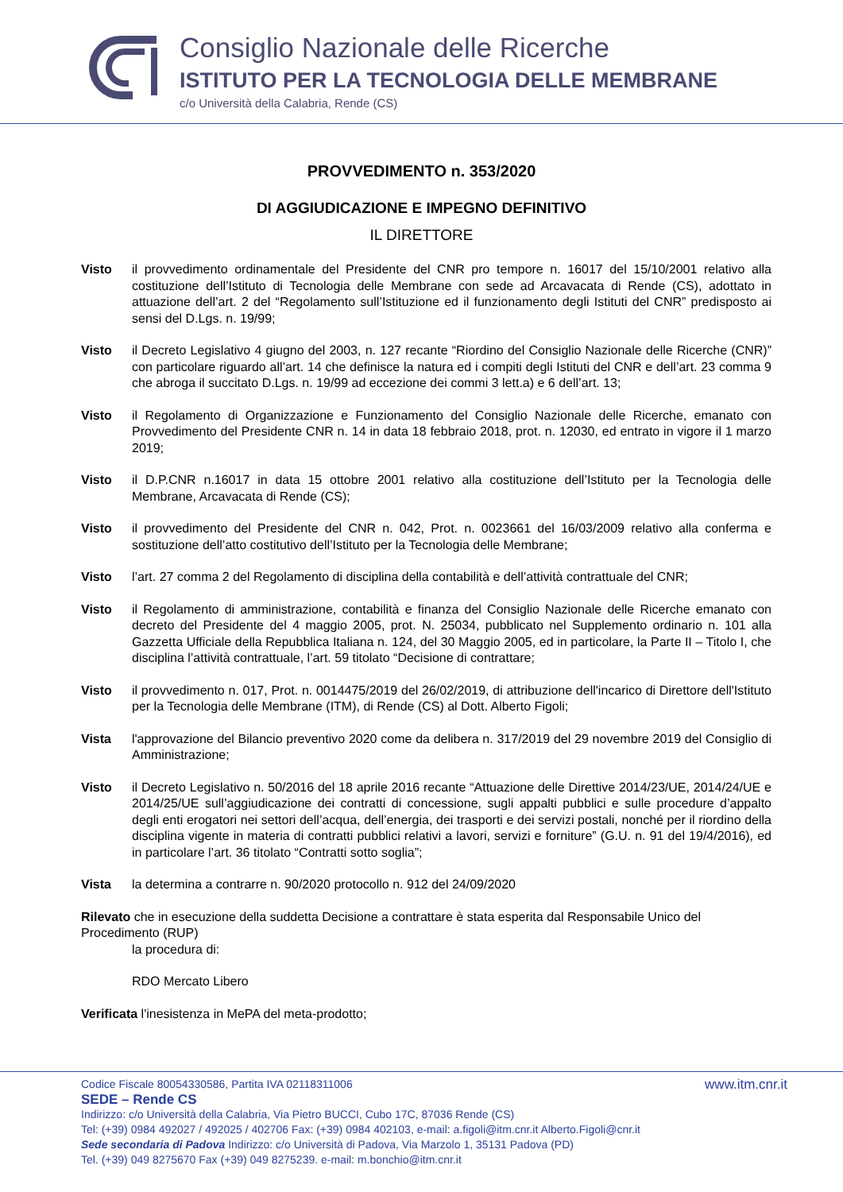Consiglio Nazionale delle Ricerche
ISTITUTO PER LA TECNOLOGIA DELLE MEMBRANE
c/o Università della Calabria, Rende (CS)
PROVVEDIMENTO n. 353/2020
DI AGGIUDICAZIONE E IMPEGNO DEFINITIVO
IL DIRETTORE
Visto il provvedimento ordinamentale del Presidente del CNR pro tempore n. 16017 del 15/10/2001 relativo alla costituzione dell’Istituto di Tecnologia delle Membrane con sede ad Arcavacata di Rende (CS), adottato in attuazione dell’art. 2 del “Regolamento sull’Istituzione ed il funzionamento degli Istituti del CNR” predisposto ai sensi del D.Lgs. n. 19/99;
Visto il Decreto Legislativo 4 giugno del 2003, n. 127 recante “Riordino del Consiglio Nazionale delle Ricerche (CNR)” con particolare riguardo all’art. 14 che definisce la natura ed i compiti degli Istituti del CNR e dell’art. 23 comma 9 che abroga il succitato D.Lgs. n. 19/99 ad eccezione dei commi 3 lett.a) e 6 dell’art. 13;
Visto il Regolamento di Organizzazione e Funzionamento del Consiglio Nazionale delle Ricerche, emanato con Provvedimento del Presidente CNR n. 14 in data 18 febbraio 2018, prot. n. 12030, ed entrato in vigore il 1 marzo 2019;
Visto il D.P.CNR n.16017 in data 15 ottobre 2001 relativo alla costituzione dell’Istituto per la Tecnologia delle Membrane, Arcavacata di Rende (CS);
Visto il provvedimento del Presidente del CNR n. 042, Prot. n. 0023661 del 16/03/2009 relativo alla conferma e sostituzione dell’atto costitutivo dell’Istituto per la Tecnologia delle Membrane;
Visto l’art. 27 comma 2 del Regolamento di disciplina della contabilità e dell’attività contrattuale del CNR;
Visto il Regolamento di amministrazione, contabilità e finanza del Consiglio Nazionale delle Ricerche emanato con decreto del Presidente del 4 maggio 2005, prot. N. 25034, pubblicato nel Supplemento ordinario n. 101 alla Gazzetta Ufficiale della Repubblica Italiana n. 124, del 30 Maggio 2005, ed in particolare, la Parte II – Titolo I, che disciplina l’attività contrattuale, l’art. 59 titolato “Decisione di contrattare;
Visto il provvedimento n. 017, Prot. n. 0014475/2019 del 26/02/2019, di attribuzione dell'incarico di Direttore dell'Istituto per la Tecnologia delle Membrane (ITM), di Rende (CS) al Dott. Alberto Figoli;
Vista l'approvazione del Bilancio preventivo 2020 come da delibera n. 317/2019 del 29 novembre 2019 del Consiglio di Amministrazione;
Visto il Decreto Legislativo n. 50/2016 del 18 aprile 2016 recante “Attuazione delle Direttive 2014/23/UE, 2014/24/UE e 2014/25/UE sull’aggiudicazione dei contratti di concessione, sugli appalti pubblici e sulle procedure d’appalto degli enti erogatori nei settori dell’acqua, dell’energia, dei trasporti e dei servizi postali, nonché per il riordino della disciplina vigente in materia di contratti pubblici relativi a lavori, servizi e forniture” (G.U. n. 91 del 19/4/2016), ed in particolare l’art. 36 titolato “Contratti sotto soglia”;
Vista la determina a contrarre n. 90/2020 protocollo n. 912 del 24/09/2020
Rilevato che in esecuzione della suddetta Decisione a contrattare è stata esperita dal Responsabile Unico del Procedimento (RUP)
la procedura di:
RDO Mercato Libero
Verificata l'inesistenza in MePA del meta-prodotto;
Codice Fiscale 80054330586, Partita IVA 02118311006 www.itm.cnr.it
SEDE – Rende CS
Indirizzo: c/o Università della Calabria, Via Pietro BUCCI, Cubo 17C, 87036 Rende (CS)
Tel: (+39) 0984 492027 / 492025 / 402706 Fax: (+39) 0984 402103, e-mail: a.figoli@itm.cnr.it Alberto.Figoli@cnr.it
Sede secondaria di Padova Indirizzo: c/o Università di Padova, Via Marzolo 1, 35131 Padova (PD)
Tel. (+39) 049 8275670 Fax (+39) 049 8275239. e-mail: m.bonchio@itm.cnr.it